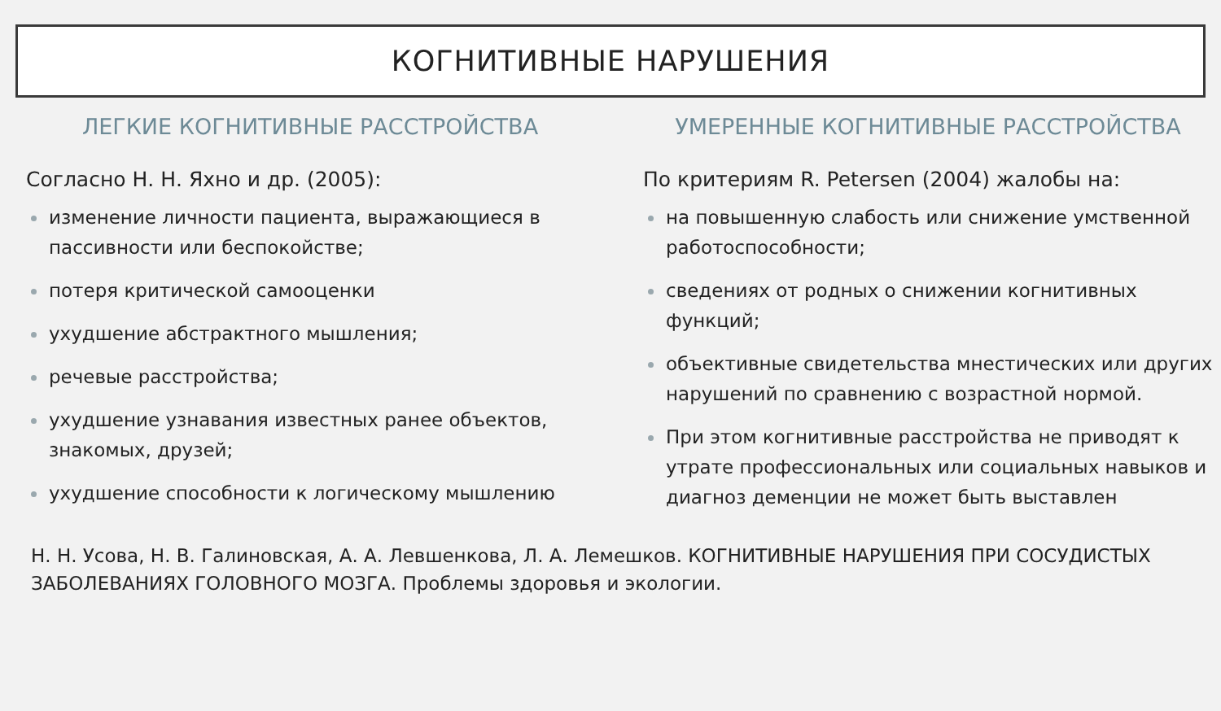КОГНИТИВНЫЕ НАРУШЕНИЯ
ЛЕГКИЕ КОГНИТИВНЫЕ РАССТРОЙСТВА
Согласно Н. Н. Яхно и др. (2005):
изменение личности пациента, выражающиеся в пассивности или беспокойстве;
потеря критической самооценки
ухудшение абстрактного мышления;
речевые расстройства;
ухудшение узнавания известных ранее объектов, знакомых, друзей;
ухудшение способности к логическому мышлению
УМЕРЕННЫЕ КОГНИТИВНЫЕ РАССТРОЙСТВА
По критериям R. Petersen (2004) жалобы на:
на повышенную слабость или снижение умственной работоспособности;
сведениях от родных о снижении когнитивных функций;
объективные свидетельства мнестических или других нарушений по сравнению с возрастной нормой.
При этом когнитивные расстройства не приводят к утрате профессиональных или социальных навыков и диагноз деменции не может быть выставлен
Н. Н. Усова, Н. В. Галиновская, А. А. Левшенкова, Л. А. Лемешков. КОГНИТИВНЫЕ НАРУШЕНИЯ ПРИ СОСУДИСТЫХ ЗАБОЛЕВАНИЯХ ГОЛОВНОГО МОЗГА. Проблемы здоровья и экологии.